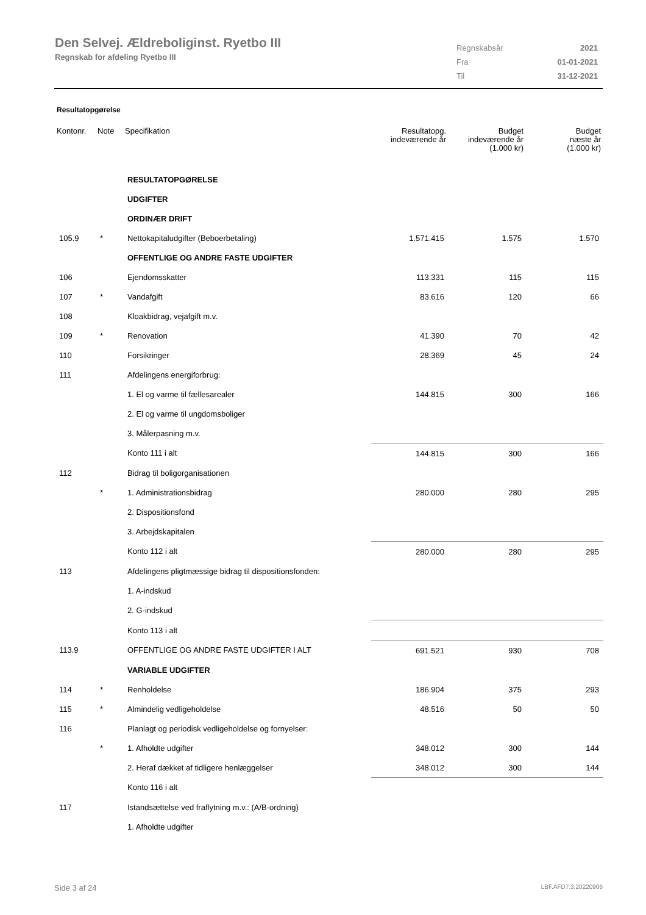Den Selvej. Ældreboliginst. Ryetbo III
Regnskab for afdeling Ryetbo III
| Regnskabsår | 2021 |
| Fra | 01-01-2021 |
| Til | 31-12-2021 |
Resultatopgørelse
| Kontonr. | Note | Specifikation | Resultatopg. indeværende år | Budget indeværende år (1.000 kr) | Budget næste år (1.000 kr) |
| --- | --- | --- | --- | --- | --- |
| | | RESULTATOPGØRELSE | | | |
| | | UDGIFTER | | | |
| | | ORDINÆR DRIFT | | | |
| 105.9 | * | Nettokapitaludgifter (Beboerbetaling) | 1.571.415 | 1.575 | 1.570 |
| | | OFFENTLIGE OG ANDRE FASTE UDGIFTER | | | |
| 106 | | Ejendomsskatter | 113.331 | 115 | 115 |
| 107 | * | Vandafgift | 83.616 | 120 | 66 |
| 108 | | Kloakbidrag, vejafgift m.v. | | | |
| 109 | * | Renovation | 41.390 | 70 | 42 |
| 110 | | Forsikringer | 28.369 | 45 | 24 |
| 111 | | Afdelingens energiforbrug: | | | |
| | | 1. El og varme til fællesarealer | 144.815 | 300 | 166 |
| | | 2. El og varme til ungdomsboliger | | | |
| | | 3. Målerpasning m.v. | | | |
| | | Konto 111 i alt | 144.815 | 300 | 166 |
| 112 | | Bidrag til boligorganisationen | | | |
| | * | 1. Administrationsbidrag | 280.000 | 280 | 295 |
| | | 2. Dispositionsfond | | | |
| | | 3. Arbejdskapitalen | | | |
| | | Konto 112 i alt | 280.000 | 280 | 295 |
| 113 | | Afdelingens pligtmæssige bidrag til dispositionsfonden: | | | |
| | | 1. A-indskud | | | |
| | | 2. G-indskud | | | |
| | | Konto 113 i alt | | | |
| 113.9 | | OFFENTLIGE OG ANDRE FASTE UDGIFTER I ALT | 691.521 | 930 | 708 |
| | | VARIABLE UDGIFTER | | | |
| 114 | * | Renholdelse | 186.904 | 375 | 293 |
| 115 | * | Almindelig vedligeholdelse | 48.516 | 50 | 50 |
| 116 | | Planlagt og periodisk vedligeholdelse og fornyelser: | | | |
| | * | 1. Afholdte udgifter | 348.012 | 300 | 144 |
| | | 2. Heraf dækket af tidligere henlæggelser | 348.012 | 300 | 144 |
| | | Konto 116 i alt | | | |
| 117 | | Istandsættelse ved fraflytning m.v.: (A/B-ordning) | | | |
| | | 1. Afholdte udgifter | | | |
Side 3 af 24 LBF.AFD7.3.20220906